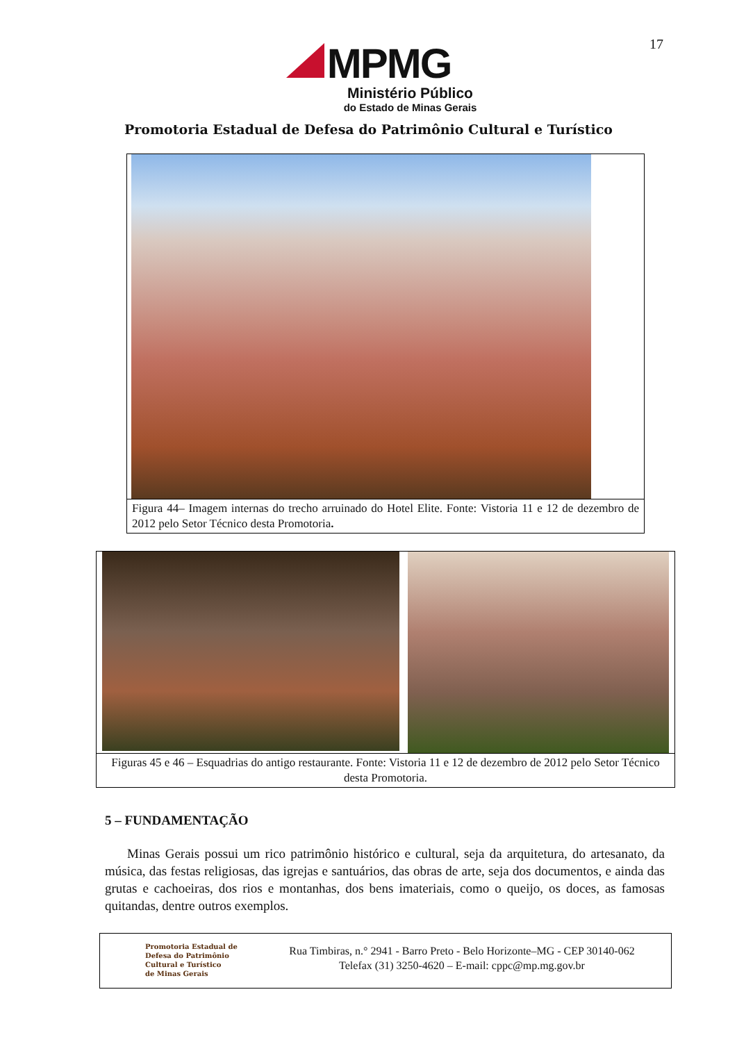17
MPMG
Ministério Público
do Estado de Minas Gerais
Promotoria Estadual de Defesa do Patrimônio Cultural e Turístico
Figura 44– Imagem internas do trecho arruinado do Hotel Elite. Fonte: Vistoria 11 e 12 de dezembro de 2012 pelo Setor Técnico desta Promotoria.
Figuras 45 e 46 – Esquadrias do antigo restaurante. Fonte: Vistoria 11 e 12 de dezembro de 2012 pelo Setor Técnico desta Promotoria.
5 – FUNDAMENTAÇÃO
Minas Gerais possui um rico patrimônio histórico e cultural, seja da arquitetura, do artesanato, da música, das festas religiosas, das igrejas e santuários, das obras de arte, seja dos documentos, e ainda das grutas e cachoeiras, dos rios e montanhas, dos bens imateriais, como o queijo, os doces, as famosas quitandas, dentre outros exemplos.
Promotoria Estadual de
Defesa do Patrimônio
Cultural e Turístico
de Minas Gerais
Rua Timbiras, n.° 2941 - Barro Preto - Belo Horizonte–MG - CEP 30140-062
Telefax (31) 3250-4620 – E-mail: cppc@mp.mg.gov.br